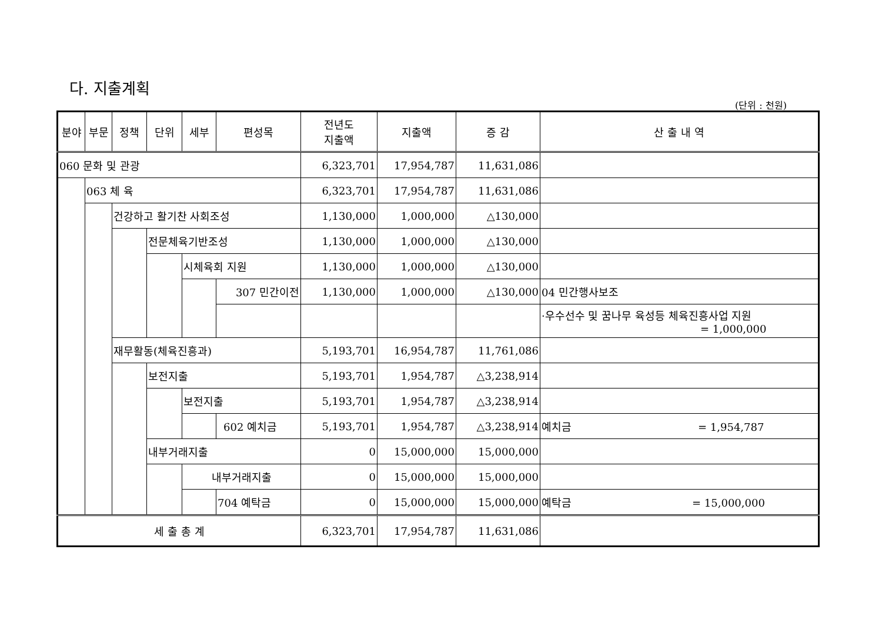다. 지출계획
(단위 : 천원)
| 분야 | 부문 | 정책 | 단위 | 세부 | 편성목 | 전년도 지출액 | 지출액 | 증 감 | 산 출 내 역 |
| --- | --- | --- | --- | --- | --- | --- | --- | --- | --- |
| 060 문화 및 관광 | | | | | | 6,323,701 | 17,954,787 | 11,631,086 | |
| | 063 체 육 | | | | | 6,323,701 | 17,954,787 | 11,631,086 | |
| | | 건강하고 활기찬 사회조성 | | | | 1,130,000 | 1,000,000 | △130,000 | |
| | | | 전문체육기반조성 | | | 1,130,000 | 1,000,000 | △130,000 | |
| | | | | 시체육회 지원 | | 1,130,000 | 1,000,000 | △130,000 | |
| | | | | | 307 민간이전 | 1,130,000 | 1,000,000 | △130,000 | 04 민간행사보조 |
| | | | | | | | | | ·우수선수 및 꿈나무 육성등 체육진흥사업 지원 = 1,000,000 |
| | | 재무활동(체육진흥과) | | | | 5,193,701 | 16,954,787 | 11,761,086 | |
| | | | 보전지출 | | | 5,193,701 | 1,954,787 | △3,238,914 | |
| | | | | 보전지출 | | 5,193,701 | 1,954,787 | △3,238,914 | |
| | | | | | 602 예치금 | 5,193,701 | 1,954,787 | △3,238,914 | 예치금 = 1,954,787 |
| | | | 내부거래지출 | | | 0 | 15,000,000 | 15,000,000 | |
| | | | | 내부거래지출 | | 0 | 15,000,000 | 15,000,000 | |
| | | | | | 704 예탁금 | 0 | 15,000,000 | 15,000,000 | 예탁금 = 15,000,000 |
| 세 출 총 계 | | | | | | 6,323,701 | 17,954,787 | 11,631,086 | |